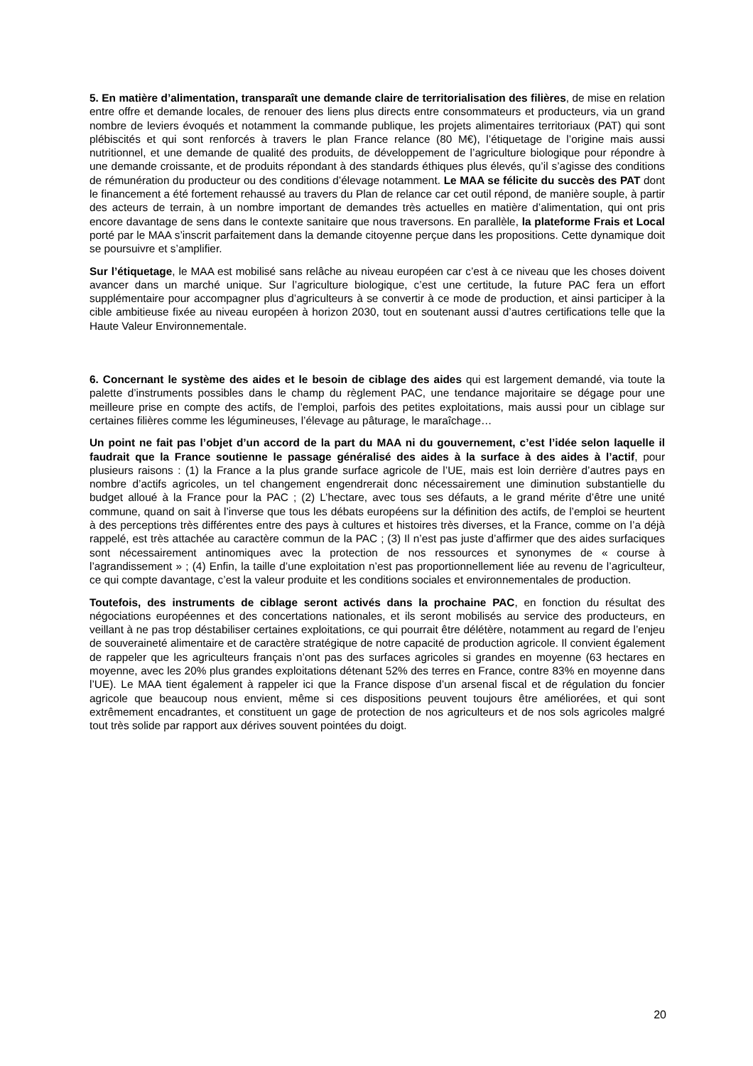5. En matière d’alimentation, transparaît une demande claire de territorialisation des filières, de mise en relation entre offre et demande locales, de renouer des liens plus directs entre consommateurs et producteurs, via un grand nombre de leviers évoqués et notamment la commande publique, les projets alimentaires territoriaux (PAT) qui sont plébiscités et qui sont renforcés à travers le plan France relance (80 M€), l’étiquetage de l’origine mais aussi nutritionnel, et une demande de qualité des produits, de développement de l’agriculture biologique pour répondre à une demande croissante, et de produits répondant à des standards éthiques plus élevés, qu’il s’agisse des conditions de rémunération du producteur ou des conditions d’élevage notamment. Le MAA se félicite du succès des PAT dont le financement a été fortement rehaussé au travers du Plan de relance car cet outil répond, de manière souple, à partir des acteurs de terrain, à un nombre important de demandes très actuelles en matière d’alimentation, qui ont pris encore davantage de sens dans le contexte sanitaire que nous traversons. En parallèle, la plateforme Frais et Local porté par le MAA s’inscrit parfaitement dans la demande citoyenne perçue dans les propositions. Cette dynamique doit se poursuivre et s’amplifier.
Sur l’étiquetage, le MAA est mobilisé sans relâche au niveau européen car c’est à ce niveau que les choses doivent avancer dans un marché unique. Sur l’agriculture biologique, c’est une certitude, la future PAC fera un effort supplémentaire pour accompagner plus d’agriculteurs à se convertir à ce mode de production, et ainsi participer à la cible ambitieuse fixée au niveau européen à horizon 2030, tout en soutenant aussi d’autres certifications telle que la Haute Valeur Environnementale.
6. Concernant le système des aides et le besoin de ciblage des aides qui est largement demandé, via toute la palette d’instruments possibles dans le champ du règlement PAC, une tendance majoritaire se dégage pour une meilleure prise en compte des actifs, de l’emploi, parfois des petites exploitations, mais aussi pour un ciblage sur certaines filières comme les légumineuses, l’élevage au pâturage, le maraîchage…
Un point ne fait pas l’objet d’un accord de la part du MAA ni du gouvernement, c’est l’idée selon laquelle il faudrait que la France soutienne le passage généralisé des aides à la surface à des aides à l’actif, pour plusieurs raisons : (1) la France a la plus grande surface agricole de l’UE, mais est loin derrière d’autres pays en nombre d’actifs agricoles, un tel changement engendrerait donc nécessairement une diminution substantielle du budget alloué à la France pour la PAC ; (2) L’hectare, avec tous ses défauts, a le grand mérite d’être une unité commune, quand on sait à l’inverse que tous les débats européens sur la définition des actifs, de l’emploi se heurtent à des perceptions très différentes entre des pays à cultures et histoires très diverses, et la France, comme on l’a déjà rappelé, est très attachée au caractère commun de la PAC ; (3) Il n’est pas juste d’affirmer que des aides surfaciques sont nécessairement antinomiques avec la protection de nos ressources et synonymes de « course à l’agrandissement » ; (4) Enfin, la taille d’une exploitation n’est pas proportionnellement liée au revenu de l’agriculteur, ce qui compte davantage, c’est la valeur produite et les conditions sociales et environnementales de production.
Toutefois, des instruments de ciblage seront activés dans la prochaine PAC, en fonction du résultat des négociations européennes et des concertations nationales, et ils seront mobilisés au service des producteurs, en veillant à ne pas trop déstabiliser certaines exploitations, ce qui pourrait être délétère, notamment au regard de l’enjeu de souveraineté alimentaire et de caractère stratégique de notre capacité de production agricole. Il convient également de rappeler que les agriculteurs français n’ont pas des surfaces agricoles si grandes en moyenne (63 hectares en moyenne, avec les 20% plus grandes exploitations détenant 52% des terres en France, contre 83% en moyenne dans l’UE). Le MAA tient également à rappeler ici que la France dispose d’un arsenal fiscal et de régulation du foncier agricole que beaucoup nous envient, même si ces dispositions peuvent toujours être améliorées, et qui sont extrêmement encadrantes, et constituent un gage de protection de nos agriculteurs et de nos sols agricoles malgré tout très solide par rapport aux dérives souvent pointées du doigt.
20